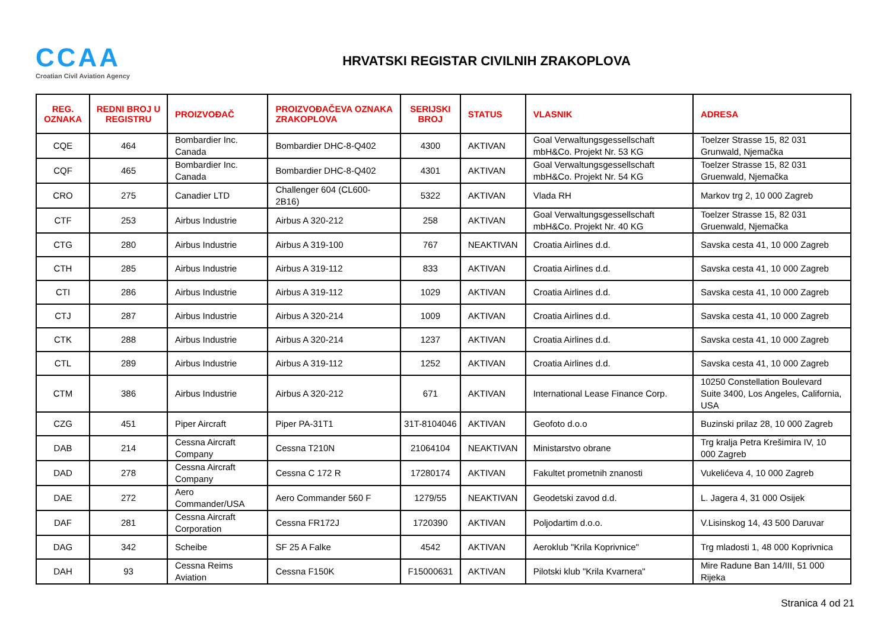CCAA
Croatian Civil Aviation Agency
HRVATSKI REGISTAR CIVILNIH ZRAKOPLOVA
| REG. OZNAKA | REDNI BROJ U REGISTRU | PROIZVOĐAČ | PROIZVOĐAČEVA OZNAKA ZRAKOPLOVA | SERIJSKI BROJ | STATUS | VLASNIK | ADRESA |
| --- | --- | --- | --- | --- | --- | --- | --- |
| CQE | 464 | Bombardier Inc. Canada | Bombardier DHC-8-Q402 | 4300 | AKTIVAN | Goal Verwaltungsgessellschaft mbH&Co. Projekt Nr. 53 KG | Toelzer Strasse 15, 82 031 Grunwald, Njemačka |
| CQF | 465 | Bombardier Inc. Canada | Bombardier DHC-8-Q402 | 4301 | AKTIVAN | Goal Verwaltungsgessellschaft mbH&Co. Projekt Nr. 54 KG | Toelzer Strasse 15, 82 031 Gruenwald, Njemačka |
| CRO | 275 | Canadier LTD | Challenger 604 (CL600-2B16) | 5322 | AKTIVAN | Vlada RH | Markov trg 2, 10 000 Zagreb |
| CTF | 253 | Airbus Industrie | Airbus A 320-212 | 258 | AKTIVAN | Goal Verwaltungsgessellschaft mbH&Co. Projekt Nr. 40 KG | Toelzer Strasse 15, 82 031 Gruenwald, Njemačka |
| CTG | 280 | Airbus Industrie | Airbus A 319-100 | 767 | NEAKTIVAN | Croatia Airlines d.d. | Savska cesta 41, 10 000 Zagreb |
| CTH | 285 | Airbus Industrie | Airbus A 319-112 | 833 | AKTIVAN | Croatia Airlines d.d. | Savska cesta 41, 10 000 Zagreb |
| CTI | 286 | Airbus Industrie | Airbus A 319-112 | 1029 | AKTIVAN | Croatia Airlines d.d. | Savska cesta 41, 10 000 Zagreb |
| CTJ | 287 | Airbus Industrie | Airbus A 320-214 | 1009 | AKTIVAN | Croatia Airlines d.d. | Savska cesta 41, 10 000 Zagreb |
| CTK | 288 | Airbus Industrie | Airbus A 320-214 | 1237 | AKTIVAN | Croatia Airlines d.d. | Savska cesta 41, 10 000 Zagreb |
| CTL | 289 | Airbus Industrie | Airbus A 319-112 | 1252 | AKTIVAN | Croatia Airlines d.d. | Savska cesta 41, 10 000 Zagreb |
| CTM | 386 | Airbus Industrie | Airbus A 320-212 | 671 | AKTIVAN | International Lease Finance Corp. | 10250 Constellation Boulevard Suite 3400, Los Angeles, California, USA |
| CZG | 451 | Piper Aircraft | Piper PA-31T1 | 31T-8104046 | AKTIVAN | Geofoto d.o.o | Buzinski prilaz 28, 10 000 Zagreb |
| DAB | 214 | Cessna Aircraft Company | Cessna T210N | 21064104 | NEAKTIVAN | Ministarstvo obrane | Trg kralja Petra Krešimira IV, 10 000 Zagreb |
| DAD | 278 | Cessna Aircraft Company | Cessna C 172 R | 17280174 | AKTIVAN | Fakultet prometnih znanosti | Vukelićeva 4, 10 000 Zagreb |
| DAE | 272 | Aero Commander/USA | Aero Commander 560 F | 1279/55 | NEAKTIVAN | Geodetski zavod d.d. | L. Jagera 4, 31 000 Osijek |
| DAF | 281 | Cessna Aircraft Corporation | Cessna FR172J | 1720390 | AKTIVAN | Poljodartim d.o.o. | V.Lisinskog 14, 43 500 Daruvar |
| DAG | 342 | Scheibe | SF 25 A Falke | 4542 | AKTIVAN | Aeroklub "Krila Koprivnice" | Trg mladosti 1, 48 000 Koprivnica |
| DAH | 93 | Cessna Reims Aviation | Cessna F150K | F15000631 | AKTIVAN | Pilotski klub "Krila Kvarnera" | Mire Radune Ban 14/III, 51 000 Rijeka |
Stranica 4 od 21